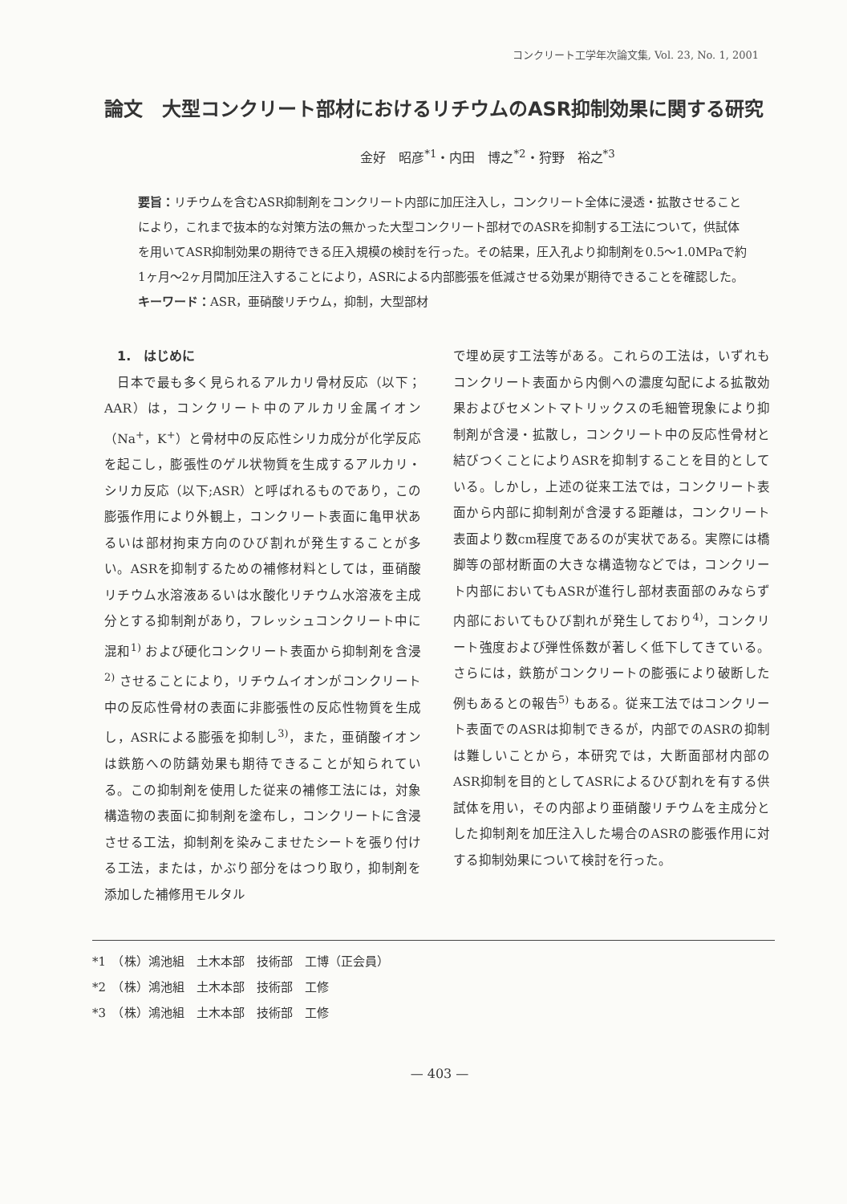コンクリート工学年次論文集, Vol. 23, No. 1, 2001
論文　大型コンクリート部材におけるリチウムのASR抑制効果に関する研究
金好　昭彦<sup>*1</sup>・内田　博之<sup>*2</sup>・狩野　裕之<sup>*3</sup>
要旨：リチウムを含むASR抑制剤をコンクリート内部に加圧注入し，コンクリート全体に浸透・拡散させることにより，これまで抜本的な対策方法の無かった大型コンクリート部材でのASRを抑制する工法について，供試体を用いてASR抑制効果の期待できる圧入規模の検討を行った。その結果，圧入孔より抑制剤を0.5～1.0MPaで約1ヶ月～2ヶ月間加圧注入することにより，ASRによる内部膨張を低減させる効果が期待できることを確認した。
キーワード：ASR，亜硝酸リチウム，抑制，大型部材
1.　はじめに
　日本で最も多く見られるアルカリ骨材反応（以下；AAR）は，コンクリート中のアルカリ金属イオン（Na<sup>+</sup>，K<sup>+</sup>）と骨材中の反応性シリカ成分が化学反応を起こし，膨張性のゲル状物質を生成するアルカリ・シリカ反応（以下;ASR）と呼ばれるものであり，この膨張作用により外観上，コンクリート表面に亀甲状あるいは部材拘束方向のひび割れが発生することが多い。ASRを抑制するための補修材料としては，亜硝酸リチウム水溶液あるいは水酸化リチウム水溶液を主成分とする抑制剤があり，フレッシュコンクリート中に混和<sup>1)</sup> および硬化コンクリート表面から抑制剤を含浸<sup>2)</sup> させることにより，リチウムイオンがコンクリート中の反応性骨材の表面に非膨張性の反応性物質を生成し，ASRによる膨張を抑制し<sup>3)</sup>，また，亜硝酸イオンは鉄筋への防錆効果も期待できることが知られている。この抑制剤を使用した従来の補修工法には，対象構造物の表面に抑制剤を塗布し，コンクリートに含浸させる工法，抑制剤を染みこませたシートを張り付ける工法，または，かぶり部分をはつり取り，抑制剤を添加した補修用モルタル
で埋め戻す工法等がある。これらの工法は，いずれもコンクリート表面から内側への濃度勾配による拡散効果およびセメントマトリックスの毛細管現象により抑制剤が含浸・拡散し，コンクリート中の反応性骨材と結びつくことによりASRを抑制することを目的としている。しかし，上述の従来工法では，コンクリート表面から内部に抑制剤が含浸する距離は，コンクリート表面より数cm程度であるのが実状である。実際には橋脚等の部材断面の大きな構造物などでは，コンクリート内部においてもASRが進行し部材表面部のみならず内部においてもひび割れが発生しており<sup>4)</sup>，コンクリート強度および弾性係数が著しく低下してきている。さらには，鉄筋がコンクリートの膨張により破断した例もあるとの報告<sup>5)</sup> もある。従来工法ではコンクリート表面でのASRは抑制できるが，内部でのASRの抑制は難しいことから，本研究では，大断面部材内部のASR抑制を目的としてASRによるひび割れを有する供試体を用い，その内部より亜硝酸リチウムを主成分とした抑制剤を加圧注入した場合のASRの膨張作用に対する抑制効果について検討を行った。
*1　（株）鴻池組　土木本部　技術部　工博（正会員）
*2　（株）鴻池組　土木本部　技術部　工修
*3　（株）鴻池組　土木本部　技術部　工修
— 403 —